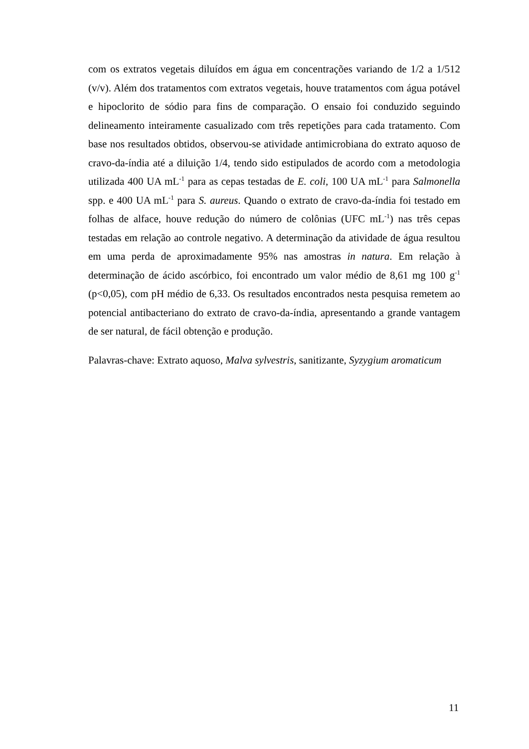com os extratos vegetais diluídos em água em concentrações variando de 1/2 a 1/512 (v/v). Além dos tratamentos com extratos vegetais, houve tratamentos com água potável e hipoclorito de sódio para fins de comparação. O ensaio foi conduzido seguindo delineamento inteiramente casualizado com três repetições para cada tratamento. Com base nos resultados obtidos, observou-se atividade antimicrobiana do extrato aquoso de cravo-da-índia até a diluição 1/4, tendo sido estipulados de acordo com a metodologia utilizada 400 UA mL<sup>-1</sup> para as cepas testadas de E. coli, 100 UA mL<sup>-1</sup> para Salmonella spp. e 400 UA mL<sup>-1</sup> para S. aureus. Quando o extrato de cravo-da-índia foi testado em folhas de alface, houve redução do número de colônias (UFC mL<sup>-1</sup>) nas três cepas testadas em relação ao controle negativo. A determinação da atividade de água resultou em uma perda de aproximadamente 95% nas amostras in natura. Em relação à determinação de ácido ascórbico, foi encontrado um valor médio de 8,61 mg 100 g<sup>-1</sup> (p<0,05), com pH médio de 6,33. Os resultados encontrados nesta pesquisa remetem ao potencial antibacteriano do extrato de cravo-da-índia, apresentando a grande vantagem de ser natural, de fácil obtenção e produção.
Palavras-chave: Extrato aquoso, Malva sylvestris, sanitizante, Syzygium aromaticum
11